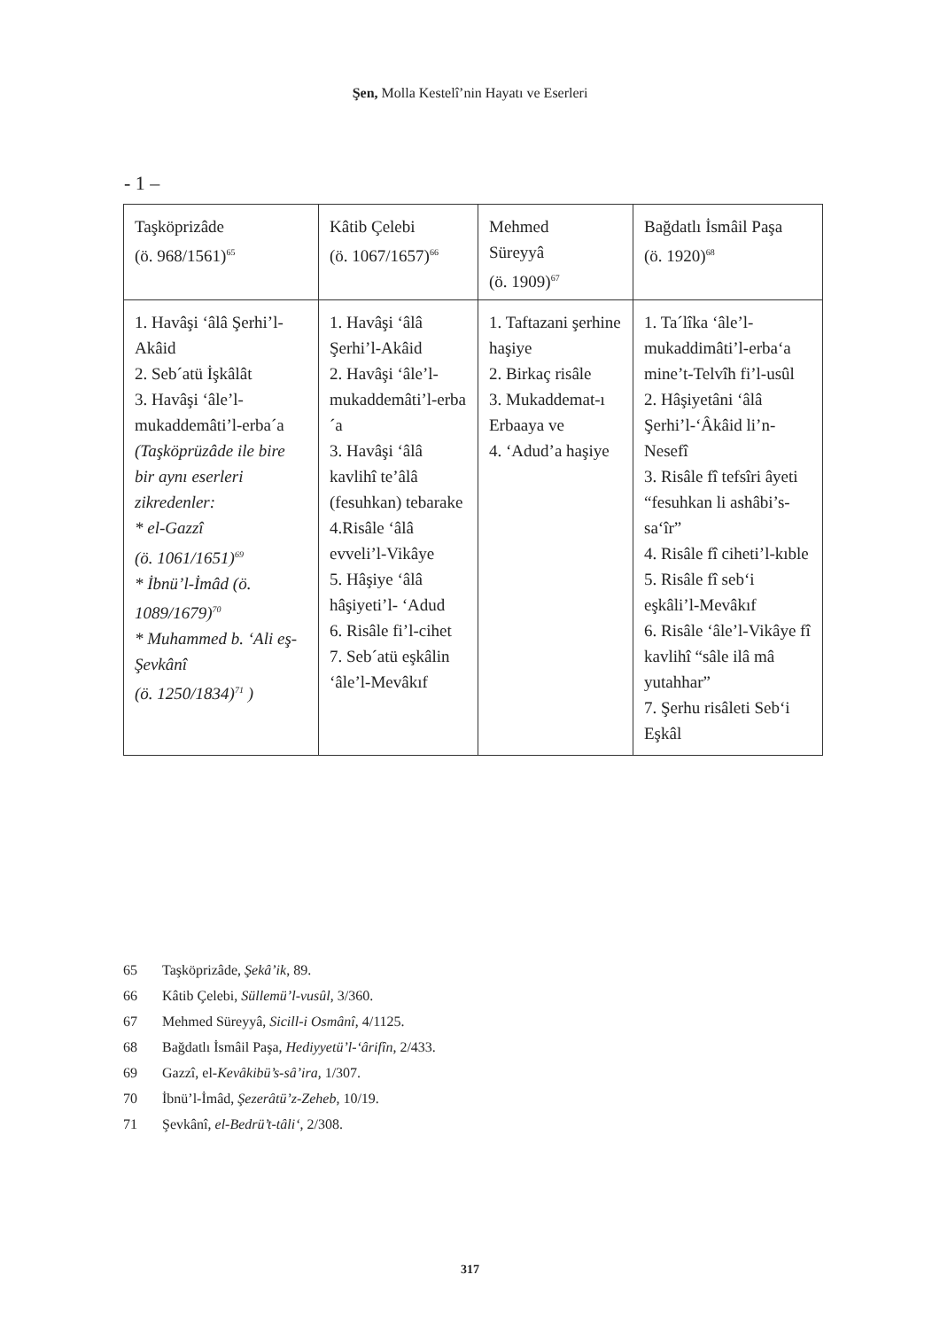Şen, Molla Kestelî’nin Hayatı ve Eserleri
- 1 –
| Taşköprizâde (ö. 968/1561)<sup>65</sup> | Kâtib Çelebi (ö. 1067/1657)<sup>66</sup> | Mehmed Süreyyâ (ö. 1909)<sup>67</sup> | Bağdatlı İsmâil Paşa (ö. 1920)<sup>68</sup> |
| --- | --- | --- | --- |
| 1. Havâşi ‘âlâ Şerhi’l-Akâid 2. Seb´atü İşkâlât 3. Havâşi ‘âle’l-mukaddemâti’l-erba´a (Taşköprüzâde ile bire bir aynı eserleri zikredenler: * el-Gazzî (ö. 1061/1651)<sup>69</sup> * İbnü’l-İmâd (ö. 1089/1679)<sup>70</sup> * Muhammed b. ‘Ali eş-Şevkânî (ö. 1250/1834)<sup>71</sup> ) | 1. Havâşi ‘âlâ Şerhi’l-Akâid 2. Havâşi ‘âle’l-mukaddemâti’l-erba´a 3. Havâşi ‘âlâ kavlihî te’âlâ (fesuhkan) tebarake 4.Risâle ‘âlâ evveli’l-Vikâye 5. Hâşiye ‘âlâ hâşiyeti’l- ‘Adud 6. Risâle fi’l-cihet 7. Seb´atü eşkâlin ‘âle’l-Mevâkıf | 1. Taftazani şerhine haşiye 2. Birkaç risâle 3. Mukaddemat-ı Erbaaya ve 4. ‘Adud’a haşiye | 1. Ta´lîka ‘âle’l-mukaddimâti’l-erba‘a mine’t-Telvîh fi’l-usûl 2. Hâşiyetâni ‘âlâ Şerhi’l-‘Âkâid li’n-Nesefî 3. Risâle fî tefsîri âyeti “fesuhkan li ashâbi’s-sa‘îr” 4. Risâle fî ciheti’l-kıble 5. Risâle fî seb‘i eşkâli’l-Mevâkıf 6. Risâle ‘âle’l-Vikâye fî kavlihî “sâle ilâ mâ yutahhar” 7. Şerhu risâleti Seb‘i Eşkâl |
65 Taşköprizâde, Şekâ’ik, 89.
66 Kâtib Çelebi, Süllemü’l-vusûl, 3/360.
67 Mehmed Süreyyâ, Sicill-i Osmânî, 4/1125.
68 Bağdatlı İsmâil Paşa, Hediyyetü’l-‘ârifîn, 2/433.
69 Gazzî, el-Kevâkibü’s-sâ’ira, 1/307.
70 İbnü’l-İmâd, Şezerâtü’z-Zeheb, 10/19.
71 Şevkânî, el-Bedrü’t-tâli‘, 2/308.
317